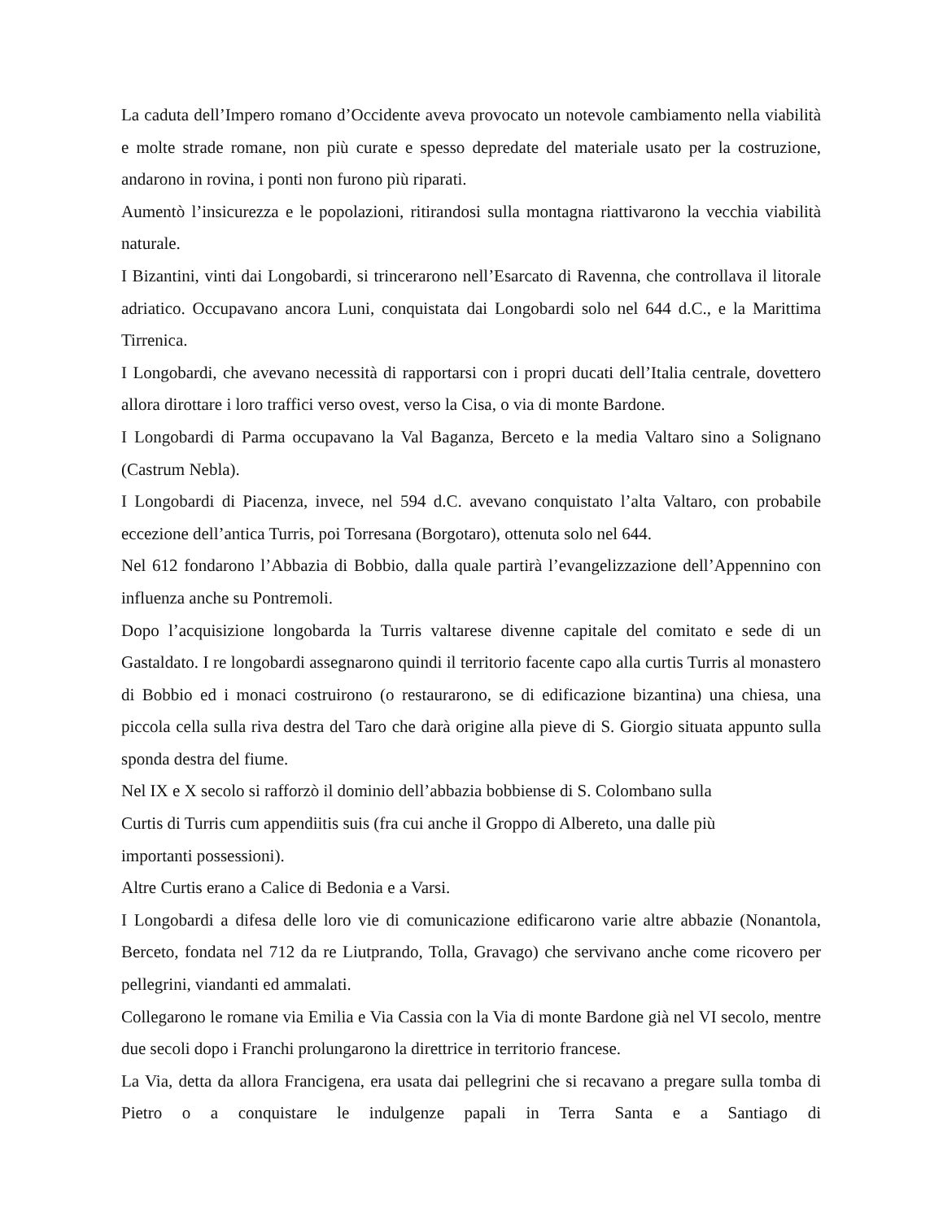La caduta dell’Impero romano d’Occidente aveva provocato un notevole cambiamento nella viabilità e molte strade romane, non più curate e spesso depredate del materiale usato per la costruzione, andarono in rovina, i ponti non furono più riparati.
Aumentò l’insicurezza e le popolazioni, ritirandosi sulla montagna riattivarono la vecchia viabilità naturale.
I Bizantini, vinti dai Longobardi, si trincerarono nell’Esarcato di Ravenna, che controllava il litorale adriatico. Occupavano ancora Luni, conquistata dai Longobardi solo nel 644 d.C., e la Marittima Tirrenica.
I Longobardi, che avevano necessità di rapportarsi con i propri ducati dell’Italia centrale, dovettero allora dirottare i loro traffici verso ovest, verso la Cisa, o via di monte Bardone.
I Longobardi di Parma occupavano la Val Baganza, Berceto e la media Valtaro sino a Solignano (Castrum Nebla).
I Longobardi di Piacenza, invece, nel 594 d.C. avevano conquistato l’alta Valtaro, con probabile eccezione dell’antica Turris, poi Torresana (Borgotaro), ottenuta solo nel 644.
Nel 612 fondarono l’Abbazia di Bobbio, dalla quale partirà l’evangelizzazione dell’Appennino con influenza anche su Pontremoli.
Dopo l’acquisizione longobarda la Turris valtarese divenne capitale del comitato e sede di un Gastaldato. I re longobardi assegnarono quindi il territorio facente capo alla curtis Turris al monastero di Bobbio ed i monaci costruirono (o restaurarono, se di edificazione bizantina) una chiesa, una piccola cella sulla riva destra del Taro che darà origine alla pieve di S. Giorgio situata appunto sulla sponda destra del fiume.
Nel IX e X secolo si rafforzò il dominio dell’abbazia bobbiense di S. Colombano sulla
Curtis di Turris cum appendiitis suis (fra cui anche il Groppo di Albereto, una dalle più
importanti possessioni).
Altre Curtis erano a Calice di Bedonia e a Varsi.
I Longobardi a difesa delle loro vie di comunicazione edificarono varie altre abbazie (Nonantola, Berceto, fondata nel 712 da re Liutprando, Tolla, Gravago) che servivano anche come ricovero per pellegrini, viandanti ed ammalati.
Collegarono le romane via Emilia e Via Cassia con la Via di monte Bardone già nel VI secolo, mentre due secoli dopo i Franchi prolungarono la direttrice in territorio francese.
La Via, detta da allora Francigena, era usata dai pellegrini che si recavano a pregare sulla tomba di Pietro o a conquistare le indulgenze papali in Terra Santa e a Santiago di